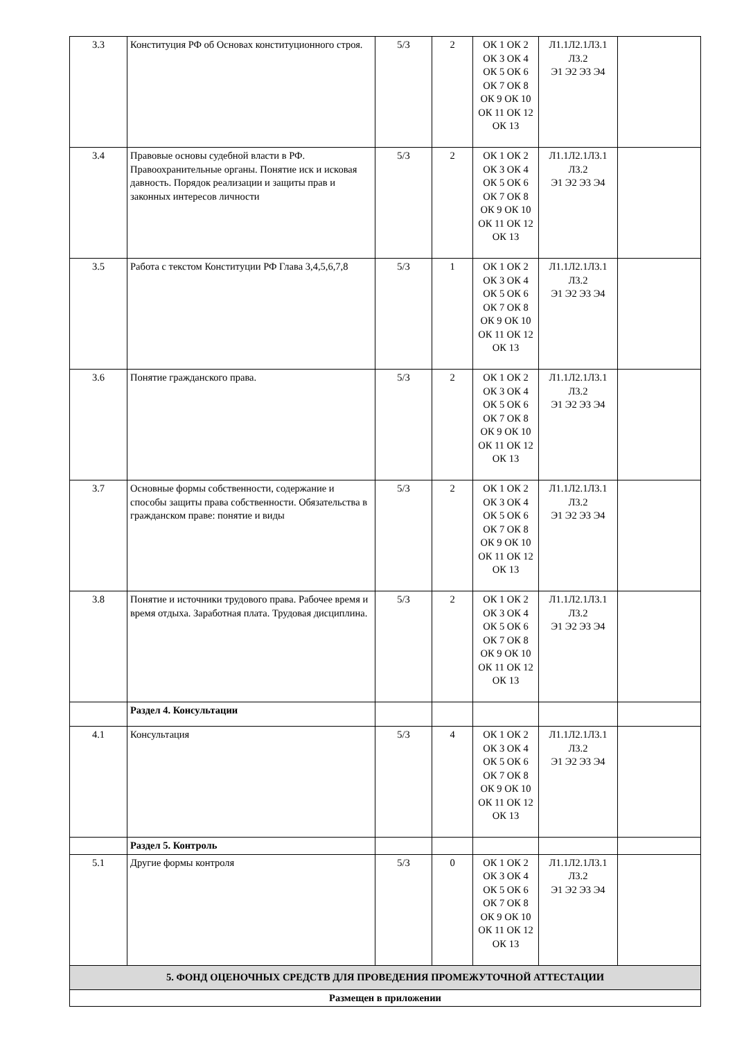| 3.3 | Конституция РФ об Основах конституционного строя. | 5/3 | 2 | ОК 1 ОК 2 ОК 3 ОК 4 ОК 5 ОК 6 ОК 7 ОК 8 ОК 9 ОК 10 ОК 11 ОК 12 ОК 13 | Л1.1Л2.1Л3.1 Л3.2 Э1 Э2 Э3 Э4 | |
| 3.4 | Правовые основы судебной власти в РФ. Правоохранительные органы. Понятие иск и исковая давность. Порядок реализации и защиты прав и законных интересов личности | 5/3 | 2 | ОК 1 ОК 2 ОК 3 ОК 4 ОК 5 ОК 6 ОК 7 ОК 8 ОК 9 ОК 10 ОК 11 ОК 12 ОК 13 | Л1.1Л2.1Л3.1 Л3.2 Э1 Э2 Э3 Э4 | |
| 3.5 | Работа с текстом Конституции РФ Глава 3,4,5,6,7,8 | 5/3 | 1 | ОК 1 ОК 2 ОК 3 ОК 4 ОК 5 ОК 6 ОК 7 ОК 8 ОК 9 ОК 10 ОК 11 ОК 12 ОК 13 | Л1.1Л2.1Л3.1 Л3.2 Э1 Э2 Э3 Э4 | |
| 3.6 | Понятие гражданского права. | 5/3 | 2 | ОК 1 ОК 2 ОК 3 ОК 4 ОК 5 ОК 6 ОК 7 ОК 8 ОК 9 ОК 10 ОК 11 ОК 12 ОК 13 | Л1.1Л2.1Л3.1 Л3.2 Э1 Э2 Э3 Э4 | |
| 3.7 | Основные формы собственности, содержание и способы защиты права собственности. Обязательства в гражданском праве: понятие и виды | 5/3 | 2 | ОК 1 ОК 2 ОК 3 ОК 4 ОК 5 ОК 6 ОК 7 ОК 8 ОК 9 ОК 10 ОК 11 ОК 12 ОК 13 | Л1.1Л2.1Л3.1 Л3.2 Э1 Э2 Э3 Э4 | |
| 3.8 | Понятие и источники трудового права. Рабочее время и время отдыха. Заработная плата. Трудовая дисциплина. | 5/3 | 2 | ОК 1 ОК 2 ОК 3 ОК 4 ОК 5 ОК 6 ОК 7 ОК 8 ОК 9 ОК 10 ОК 11 ОК 12 ОК 13 | Л1.1Л2.1Л3.1 Л3.2 Э1 Э2 Э3 Э4 | |
| | Раздел 4. Консультации | | | | | |
| 4.1 | Консультация | 5/3 | 4 | ОК 1 ОК 2 ОК 3 ОК 4 ОК 5 ОК 6 ОК 7 ОК 8 ОК 9 ОК 10 ОК 11 ОК 12 ОК 13 | Л1.1Л2.1Л3.1 Л3.2 Э1 Э2 Э3 Э4 | |
| | Раздел 5. Контроль | | | | | |
| 5.1 | Другие формы контроля | 5/3 | 0 | ОК 1 ОК 2 ОК 3 ОК 4 ОК 5 ОК 6 ОК 7 ОК 8 ОК 9 ОК 10 ОК 11 ОК 12 ОК 13 | Л1.1Л2.1Л3.1 Л3.2 Э1 Э2 Э3 Э4 | |
| 5. ФОНД ОЦЕНОЧНЫХ СРЕДСТВ ДЛЯ ПРОВЕДЕНИЯ ПРОМЕЖУТОЧНОЙ АТТЕСТАЦИИ | | | | | | |
| Размещен в приложении | | | | | | |